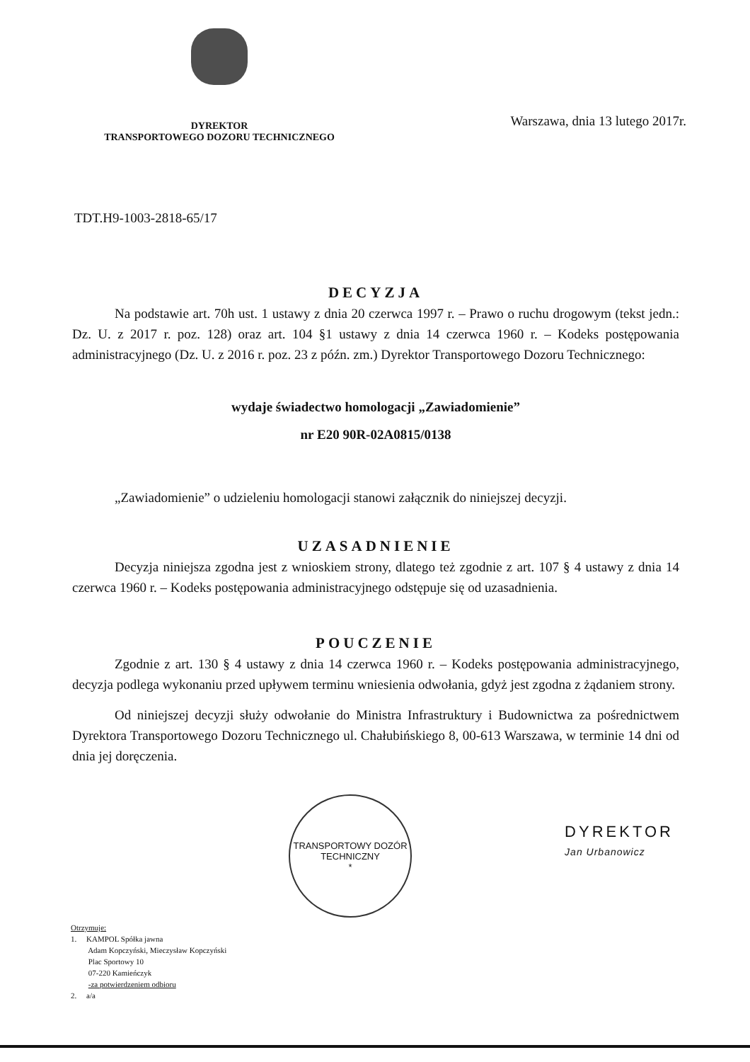DYREKTOR
TRANSPORTOWEGO DOZORU TECHNICZNEGO
Warszawa, dnia 13 lutego 2017r.
TDT.H9-1003-2818-65/17
DECYZJA
Na podstawie art. 70h ust. 1 ustawy z dnia 20 czerwca 1997 r. – Prawo o ruchu drogowym (tekst jedn.: Dz. U. z 2017 r. poz. 128) oraz art. 104 §1 ustawy z dnia 14 czerwca 1960 r. – Kodeks postępowania administracyjnego (Dz. U. z 2016 r. poz. 23 z późn. zm.) Dyrektor Transportowego Dozoru Technicznego:
wydaje świadectwo homologacji „Zawiadomienie”
nr E20 90R-02A0815/0138
„Zawiadomienie” o udzieleniu homologacji stanowi załącznik do niniejszej decyzji.
UZASADNIENIE
Decyzja niniejsza zgodna jest z wnioskiem strony, dlatego też zgodnie z art. 107 § 4 ustawy z dnia 14 czerwca 1960 r. – Kodeks postępowania administracyjnego odstępuje się od uzasadnienia.
POUCZENIE
Zgodnie z art. 130 § 4 ustawy z dnia 14 czerwca 1960 r. – Kodeks postępowania administracyjnego, decyzja podlega wykonaniu przed upływem terminu wniesienia odwołania, gdyż jest zgodna z żądaniem strony.
Od niniejszej decyzji służy odwołanie do Ministra Infrastruktury i Budownictwa za pośrednictwem Dyrektora Transportowego Dozoru Technicznego ul. Chałubińskiego 8, 00-613 Warszawa, w terminie 14 dni od dnia jej doręczenia.
TRANSPORTOWY DOZÓR TECHNICZNY
*
DYREKTOR
Jan Urbanowicz
Otrzymuje:
1. KAMPOL Spółka jawna
Adam Kopczyński, Mieczysław Kopczyński
Plac Sportowy 10
07-220 Kamieńczyk
-za potwierdzeniem odbioru
2. a/a